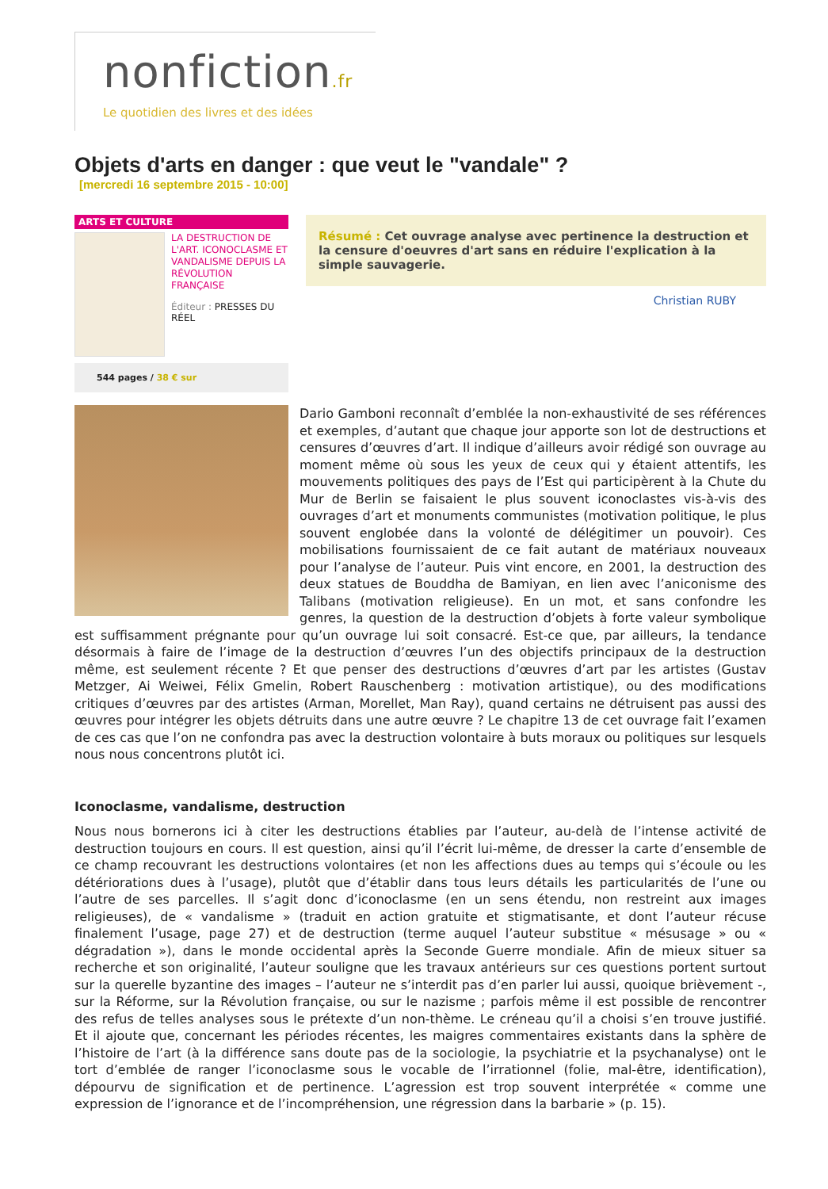nonfiction.fr
Le quotidien des livres et des idées
Objets d'arts en danger : que veut le "vandale" ?
[mercredi 16 septembre 2015 - 10:00]
ARTS ET CULTURE
LA DESTRUCTION DE L'ART. ICONOCLASME ET VANDALISME DEPUIS LA RÉVOLUTION FRANÇAISE
Éditeur : PRESSES DU RÉEL
544 pages / 38 € sur
Résumé : Cet ouvrage analyse avec pertinence la destruction et la censure d'oeuvres d'art sans en réduire l'explication à la simple sauvagerie.
Christian RUBY
Dario Gamboni reconnaît d’emblée la non-exhaustivité de ses références et exemples, d’autant que chaque jour apporte son lot de destructions et censures d’œuvres d’art. Il indique d’ailleurs avoir rédigé son ouvrage au moment même où sous les yeux de ceux qui y étaient attentifs, les mouvements politiques des pays de l’Est qui participèrent à la Chute du Mur de Berlin se faisaient le plus souvent iconoclastes vis-à-vis des ouvrages d’art et monuments communistes (motivation politique, le plus souvent englobée dans la volonté de délégitimer un pouvoir). Ces mobilisations fournissaient de ce fait autant de matériaux nouveaux pour l’analyse de l’auteur. Puis vint encore, en 2001, la destruction des deux statues de Bouddha de Bamiyan, en lien avec l’aniconisme des Talibans (motivation religieuse). En un mot, et sans confondre les genres, la question de la destruction d’objets à forte valeur symbolique est suffisamment prégnante pour qu’un ouvrage lui soit consacré. Est-ce que, par ailleurs, la tendance désormais à faire de l’image de la destruction d’œuvres l’un des objectifs principaux de la destruction même, est seulement récente ? Et que penser des destructions d’œuvres d’art par les artistes (Gustav Metzger, Ai Weiwei, Félix Gmelin, Robert Rauschenberg : motivation artistique), ou des modifications critiques d’œuvres par des artistes (Arman, Morellet, Man Ray), quand certains ne détruisent pas aussi des œuvres pour intégrer les objets détruits dans une autre œuvre ? Le chapitre 13 de cet ouvrage fait l’examen de ces cas que l’on ne confondra pas avec la destruction volontaire à buts moraux ou politiques sur lesquels nous nous concentrons plutôt ici.
Iconoclasme, vandalisme, destruction
Nous nous bornerons ici à citer les destructions établies par l’auteur, au-delà de l’intense activité de destruction toujours en cours. Il est question, ainsi qu’il l’écrit lui-même, de dresser la carte d’ensemble de ce champ recouvrant les destructions volontaires (et non les affections dues au temps qui s’écoule ou les détériorations dues à l’usage), plutôt que d’établir dans tous leurs détails les particularités de l’une ou l’autre de ses parcelles. Il s’agit donc d’iconoclasme (en un sens étendu, non restreint aux images religieuses), de « vandalisme » (traduit en action gratuite et stigmatisante, et dont l’auteur récuse finalement l’usage, page 27) et de destruction (terme auquel l’auteur substitue « mésusage » ou « dégradation »), dans le monde occidental après la Seconde Guerre mondiale. Afin de mieux situer sa recherche et son originalité, l’auteur souligne que les travaux antérieurs sur ces questions portent surtout sur la querelle byzantine des images – l’auteur ne s’interdit pas d’en parler lui aussi, quoique brièvement -, sur la Réforme, sur la Révolution française, ou sur le nazisme ; parfois même il est possible de rencontrer des refus de telles analyses sous le prétexte d’un non-thème. Le créneau qu’il a choisi s’en trouve justifié. Et il ajoute que, concernant les périodes récentes, les maigres commentaires existants dans la sphère de l’histoire de l’art (à la différence sans doute pas de la sociologie, la psychiatrie et la psychanalyse) ont le tort d’emblée de ranger l’iconoclasme sous le vocable de l’irrationnel (folie, mal-être, identification), dépourvu de signification et de pertinence. L’agression est trop souvent interprétée « comme une expression de l’ignorance et de l’incompréhension, une régression dans la barbarie » (p. 15).